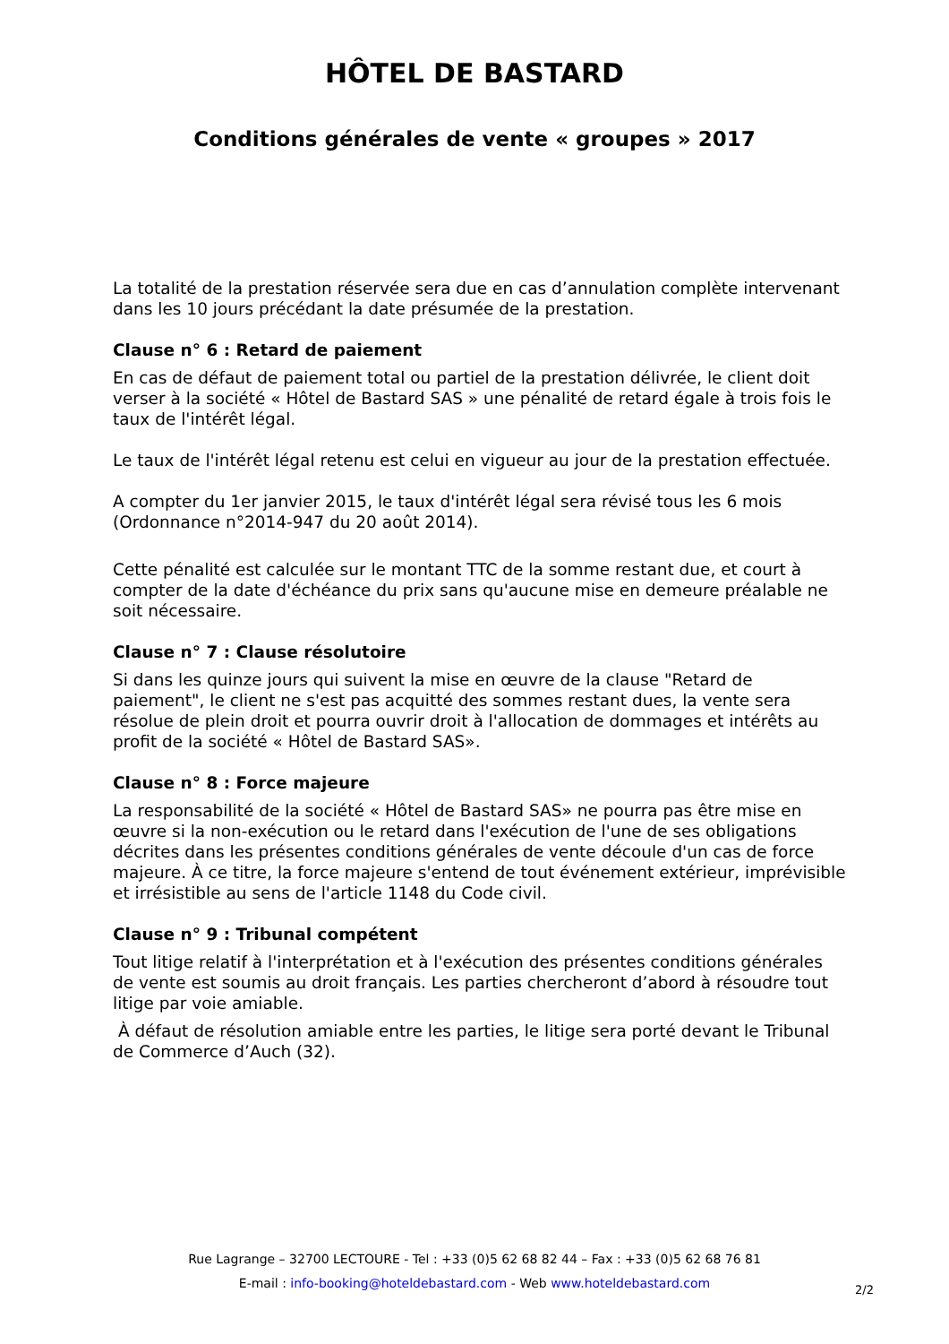HÔTEL DE BASTARD
Conditions générales de vente « groupes » 2017
La totalité de la prestation réservée sera due en cas d’annulation complète intervenant dans les 10 jours précédant la date présumée de la prestation.
Clause n° 6 : Retard de paiement
En cas de défaut de paiement total ou partiel de la prestation délivrée, le client doit verser à la société « Hôtel de Bastard SAS » une pénalité de retard égale à trois fois le taux de l'intérêt légal.
Le taux de l'intérêt légal retenu est celui en vigueur au jour de la prestation effectuée.
A compter du 1er janvier 2015, le taux d'intérêt légal sera révisé tous les 6 mois (Ordonnance n°2014-947 du 20 août 2014).
Cette pénalité est calculée sur le montant TTC de la somme restant due, et court à compter de la date d'échéance du prix sans qu'aucune mise en demeure préalable ne soit nécessaire.
Clause n° 7 : Clause résolutoire
Si dans les quinze jours qui suivent la mise en œuvre de la clause "Retard de paiement", le client ne s'est pas acquitté des sommes restant dues, la vente sera résolue de plein droit et pourra ouvrir droit à l'allocation de dommages et intérêts au profit de la société « Hôtel de Bastard SAS».
Clause n° 8 : Force majeure
La responsabilité de la société « Hôtel de Bastard SAS» ne pourra pas être mise en œuvre si la non-exécution ou le retard dans l'exécution de l'une de ses obligations décrites dans les présentes conditions générales de vente découle d'un cas de force majeure. À ce titre, la force majeure s'entend de tout événement extérieur, imprévisible et irrésistible au sens de l'article 1148 du Code civil.
Clause n° 9 : Tribunal compétent
Tout litige relatif à l'interprétation et à l'exécution des présentes conditions générales de vente est soumis au droit français. Les parties chercheront d’abord à résoudre tout litige par voie amiable.
À défaut de résolution amiable entre les parties, le litige sera porté devant le Tribunal de Commerce d’Auch (32).
Rue Lagrange – 32700 LECTOURE - Tel : +33 (0)5 62 68 82 44 – Fax : +33 (0)5 62 68 76 81
E-mail : info-booking@hoteldebastard.com - Web www.hoteldebastard.com
2/2